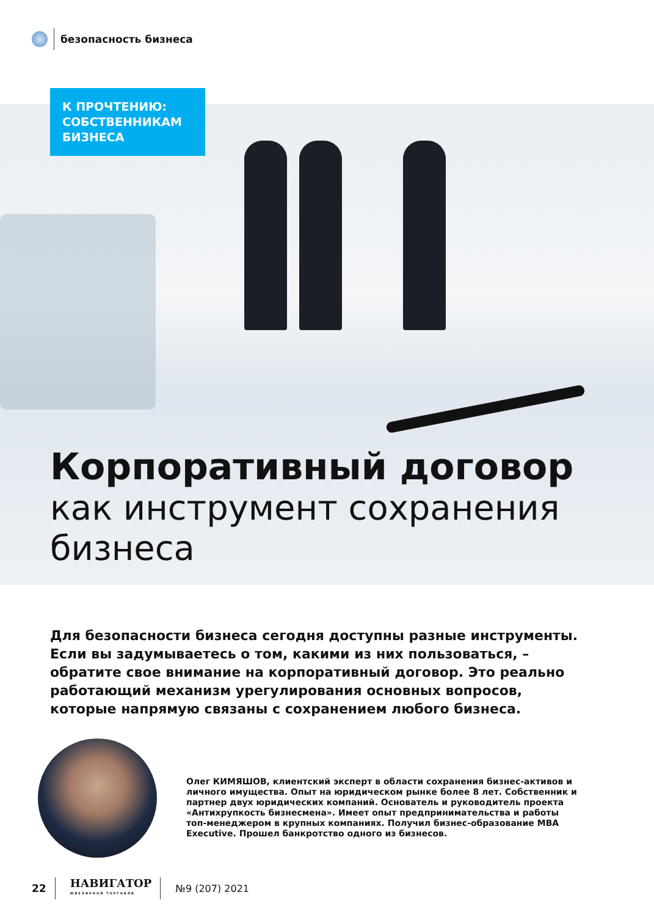безопасность бизнеса
К ПРОЧТЕНИЮ:
СОБСТВЕННИКАМ
БИЗНЕСА
Корпоративный договор
как инструмент сохранения
бизнеса
Для безопасности бизнеса сегодня доступны разные инструменты. Если вы задумываетесь о том, какими из них пользоваться, – обратите свое внимание на корпоративный договор. Это реально работающий механизм урегулирования основных вопросов, которые напрямую связаны с сохранением любого бизнеса.
Олег КИМЯШОВ, клиентский эксперт в области сохранения бизнес-активов и личного имущества. Опыт на юридическом рынке более 8 лет. Собственник и партнер двух юридических компаний. Основатель и руководитель проекта «Антихрупкость бизнесмена». Имеет опыт предпринимательства и работы топ-менеджером в крупных компаниях. Получил бизнес-образование MBA Executive. Прошел банкротство одного из бизнесов.
22
НАВИГАТОР
ЮВЕЛИРНОЙ ТОРГОВЛИ
№9 (207) 2021